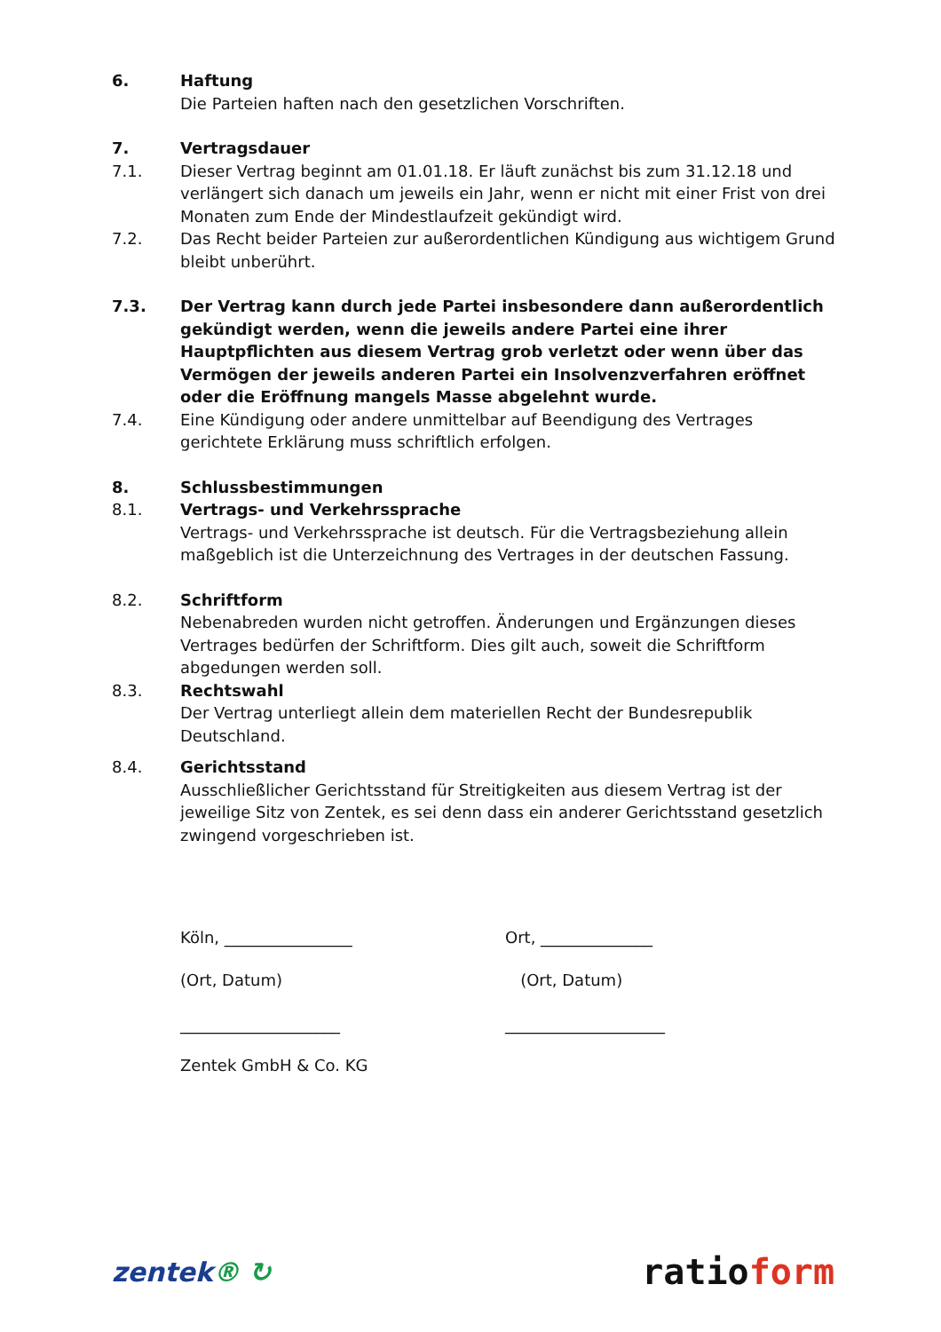6. Haftung
Die Parteien haften nach den gesetzlichen Vorschriften.
7. Vertragsdauer
7.1. Dieser Vertrag beginnt am 01.01.18. Er läuft zunächst bis zum 31.12.18 und verlängert sich danach um jeweils ein Jahr, wenn er nicht mit einer Frist von drei Monaten zum Ende der Mindestlaufzeit gekündigt wird.
7.2. Das Recht beider Parteien zur außerordentlichen Kündigung aus wichtigem Grund bleibt unberührt.
7.3. Der Vertrag kann durch jede Partei insbesondere dann außerordentlich gekündigt werden, wenn die jeweils andere Partei eine ihrer Hauptpflichten aus diesem Vertrag grob verletzt oder wenn über das Vermögen der jeweils anderen Partei ein Insolvenzverfahren eröffnet oder die Eröffnung mangels Masse abgelehnt wurde.
7.4. Eine Kündigung oder andere unmittelbar auf Beendigung des Vertrages gerichtete Erklärung muss schriftlich erfolgen.
8. Schlussbestimmungen
8.1. Vertrags- und Verkehrssprache
Vertrags- und Verkehrssprache ist deutsch. Für die Vertragsbeziehung allein maßgeblich ist die Unterzeichnung des Vertrages in der deutschen Fassung.
8.2. Schriftform
Nebenabreden wurden nicht getroffen. Änderungen und Ergänzungen dieses Vertrages bedürfen der Schriftform. Dies gilt auch, soweit die Schriftform abgedungen werden soll.
8.3. Rechtswahl
Der Vertrag unterliegt allein dem materiellen Recht der Bundesrepublik Deutschland.
8.4. Gerichtsstand
Ausschließlicher Gerichtsstand für Streitigkeiten aus diesem Vertrag ist der jeweilige Sitz von Zentek, es sei denn dass ein anderer Gerichtsstand gesetzlich zwingend vorgeschrieben ist.
Köln, ________________ Ort, ______________
(Ort, Datum) (Ort, Datum)
____________________ ____________________
Zentek GmbH & Co. KG
zentek® ↻
ratioform